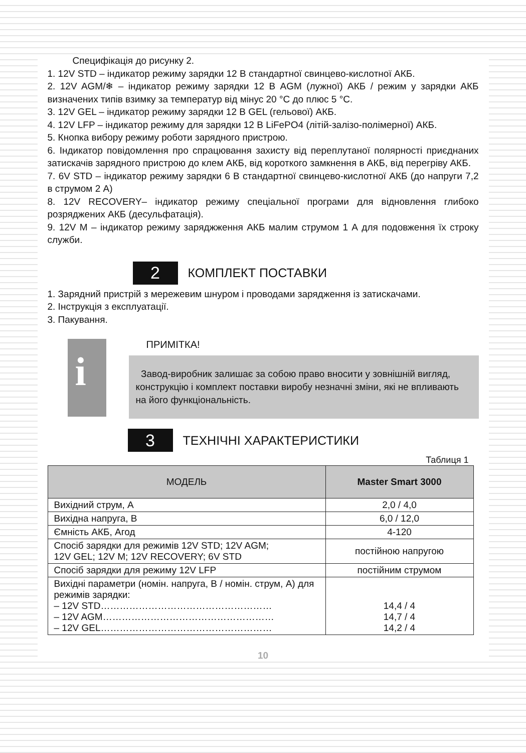Специфікація до рисунку 2.
1. 12V STD – індикатор режиму зарядки 12 В стандартної свинцево-кислотної АКБ.
2. 12V AGM/❄ – індикатор режиму зарядки 12 В AGM (лужної) АКБ / режим у зарядки АКБ визначених типів взимку за температур від мінус 20 °С до плюс 5 °С.
3. 12V GEL – індикатор режиму зарядки 12 В GEL (гельової) АКБ.
4. 12V LFP – індикатор режиму для зарядки 12 В LiFePO4 (літій-залізо-полімерної) АКБ.
5. Кнопка вибору режиму роботи зарядного пристрою.
6. Індикатор повідомлення про спрацювання захисту від переплутаної полярності приєднаних затискачів зарядного пристрою до клем АКБ, від короткого замкнення в АКБ, від перегріву АКБ.
7. 6V STD – індикатор режиму зарядки 6 В стандартної свинцево-кислотної АКБ (до напруги 7,2 в струмом 2 А)
8. 12V RECOVERY– індикатор режиму спеціальної програми для відновлення глибоко розряджених АКБ (десульфатація).
9. 12V M – індикатор режиму заряджження АКБ малим струмом 1 А для подовження їх строку служби.
2
КОМПЛЕКТ ПОСТАВКИ
1. Зарядний пристрій з мережевим шнуром і проводами зарядження із затискачами.
2. Інструкція з експлуатації.
3. Пакування.
i
ПРИМІТКА!
Завод-виробник залишає за собою право вносити у зовнішній вигляд, конструкцію і комплект поставки виробу незначні зміни, які не впливають на його функціональність.
3
ТЕХНІЧНІ ХАРАКТЕРИСТИКИ
Таблиця 1
| МОДЕЛЬ | Master Smart 3000 |
| --- | --- |
| Вихідний струм, А | 2,0 / 4,0 |
| Вихідна напруга, В | 6,0 / 12,0 |
| Ємність АКБ, Агод | 4-120 |
| Спосіб зарядки для режимів 12V STD; 12V AGM; 12V GEL; 12V M; 12V RECOVERY; 6V STD | постійною напругою |
| Спосіб зарядки для режиму 12V LFP | постійним струмом |
| Вихідні параметри (номін. напруга, В / номін. струм, А) для режимів зарядки: – 12V STD……………………………………………… – 12V AGM……………………………………………… – 12V GEL……………………………………………… | 14,4 / 4 14,7 / 4 14,2 / 4 |
10